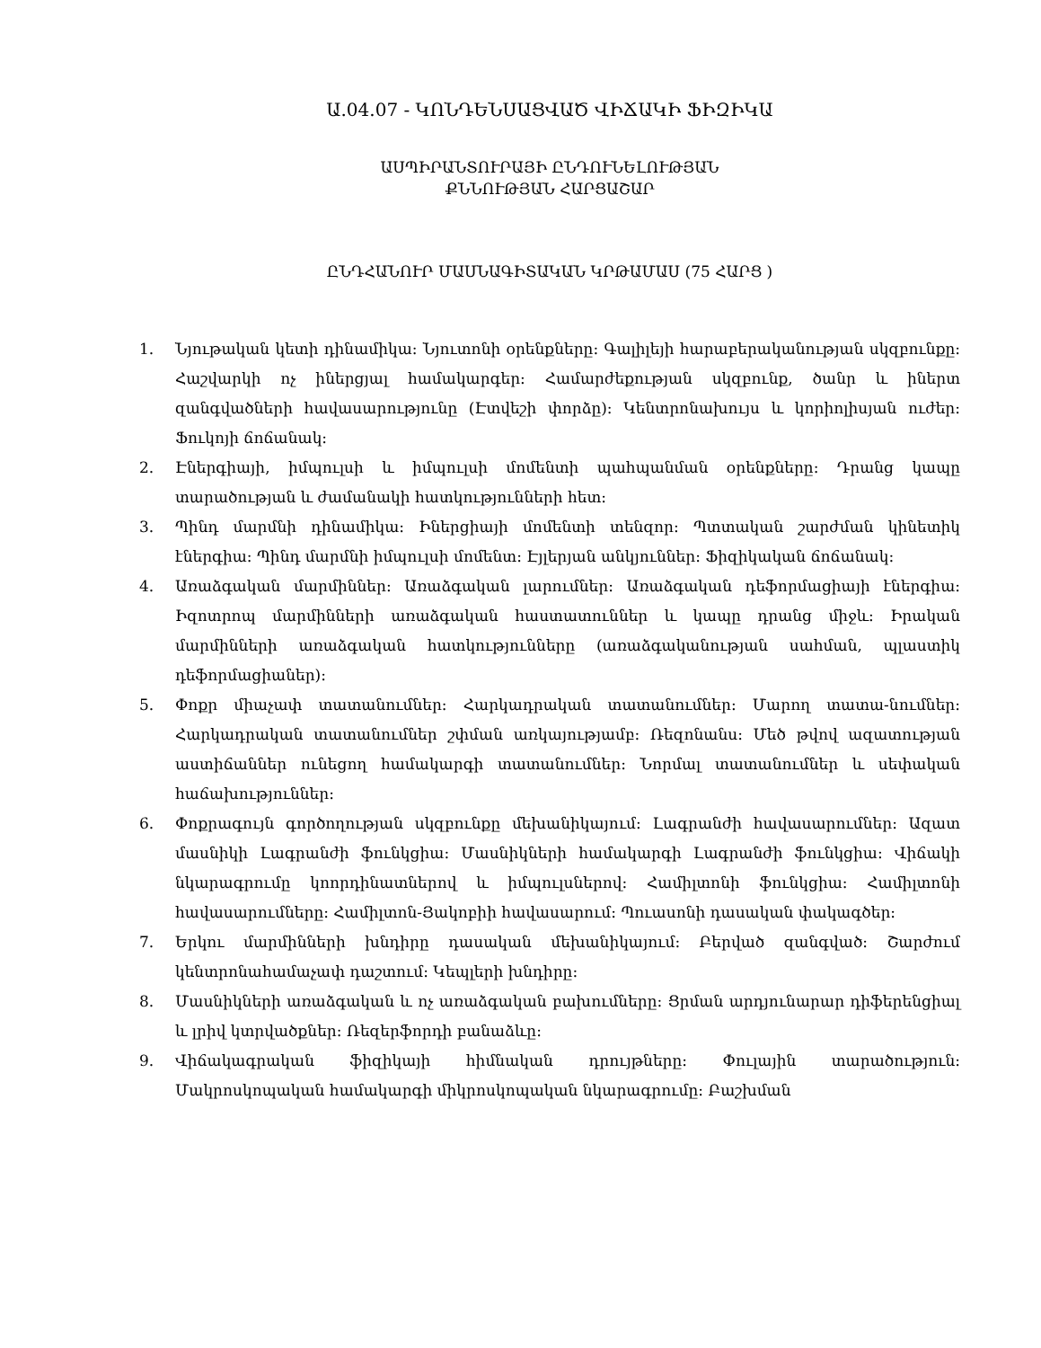Ա.04.07 - ԿՈՆԴԵՆՍԱՑՎԱԾ ՎԻՃԱԿԻ ՖԻԶԻԿԱ
ԱՍՊԻՐԱՆՏՈՒՐԱՅԻ ԸՆԴՈՒՆԵԼՈՒԹՅԱՆ
ՔՆՆՈՒԹՅԱՆ ՀԱՐՑԱՇԱՐ
ԸՆԴՀԱՆՈՒՐ ՄԱՍՆԱԳԻՏԱԿԱՆ ԿՐԹԱՄԱՍ (75 ՀԱՐՑ )
1. Նյութական կետի դինամիկա: Նյուտոնի օրենքները: Գալիլեյի հարաբերականության սկզբունքը: Հաշվարկի ոչ իներցյալ համակարգեր: Համարժեքության սկզբունք, ծանր և իներտ զանգվածների հավասարությունը (Էտվեշի փորձը): Կենտրոնախույս և կորիոլիսյան ուժեր: Ֆուկոյի ճոճանակ:
2. Էներգիայի, իմպուլսի և իմպուլսի մոմենտի պահպանման օրենքները: Դրանց կապը տարածության և ժամանակի հատկությունների հետ:
3. Պինդ մարմնի դինամիկա: Իներցիայի մոմենտի տենզոր: Պտտական շարժման կինետիկ էներգիա: Պինդ մարմնի իմպուլսի մոմենտ: Էյլերյան անկյուններ: Ֆիզիկական ճոճանակ:
4. Առաձգական մարմիններ: Առաձգական լարումներ: Առաձգական դեֆորմացիայի էներգիա: Իզոտրոպ մարմինների առաձգական հաստատուններ և կապը դրանց միջև: Իրական մարմինների առաձգական հատկությունները (առաձգականության սահման, պլաստիկ դեֆորմացիաներ):
5. Փոքր միաչափ տատանումներ: Հարկադրական տատանումներ: Մարող տատա-նումներ: Հարկադրական տատանումներ շփման առկայությամբ: Ռեզոնանս: Մեծ թվով ազատության աստիճաններ ունեցող համակարգի տատանումներ: Նորմալ տատանումներ և սեփական հաճախություններ:
6. Փոքրագույն գործողության սկզբունքը մեխանիկայում: Լագրանժի հավասարումներ: Ազատ մասնիկի Լագրանժի ֆունկցիա: Մասնիկների համակարգի Լագրանժի ֆունկցիա: Վիճակի նկարագրումը կոորդինատներով և իմպուլսներով: Համիլտոնի ֆունկցիա: Համիլտոնի հավասարումները: Համիլտոն-Յակոբիի հավասարում: Պուասոնի դասական փակագծեր:
7. Երկու մարմինների խնդիրը դասական մեխանիկայում: Բերված զանգված: Շարժում կենտրոնահամաչափ դաշտում: Կեպլերի խնդիրը:
8. Մասնիկների առաձգական և ոչ առաձգական բախումները: Ցրման արդյունարար դիֆերենցիալ և լրիվ կտրվածքներ: Ռեզերֆորդի բանաձևը:
9. Վիճակագրական ֆիզիկայի հիմնական դրույթները: Փուլային տարածություն: Մակրոսկոպական համակարգի միկրոսկոպական նկարագրումը: Բաշխման